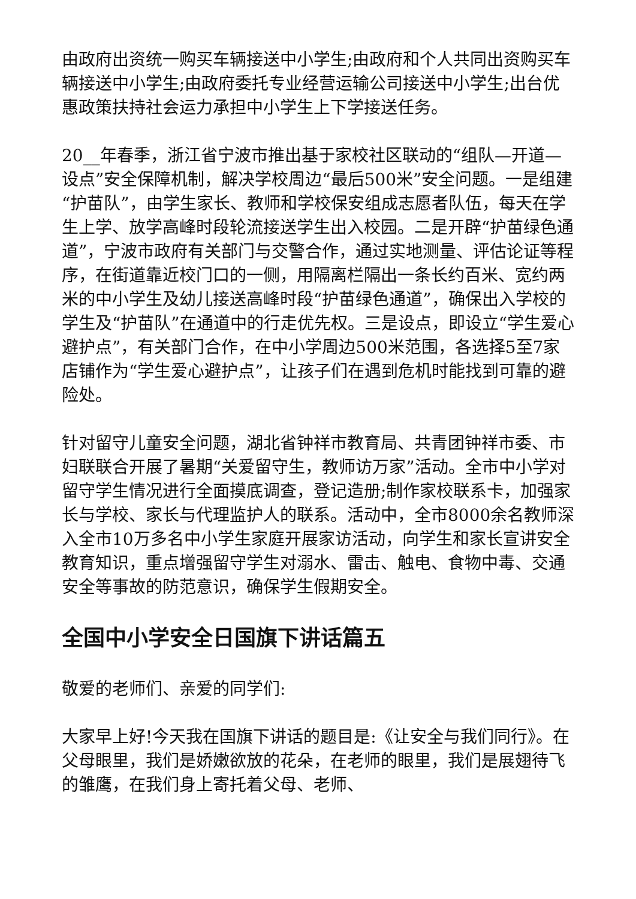由政府出资统一购买车辆接送中小学生;由政府和个人共同出资购买车辆接送中小学生;由政府委托专业经营运输公司接送中小学生;出台优惠政策扶持社会运力承担中小学生上下学接送任务。
20__年春季，浙江省宁波市推出基于家校社区联动的“组队—开道—设点”安全保障机制，解决学校周边“最后500米”安全问题。一是组建“护苗队”，由学生家长、教师和学校保安组成志愿者队伍，每天在学生上学、放学高峰时段轮流接送学生出入校园。二是开辟“护苗绿色通道”，宁波市政府有关部门与交警合作，通过实地测量、评估论证等程序，在街道靠近校门口的一侧，用隔离栏隔出一条长约百米、宽约两米的中小学生及幼儿接送高峰时段“护苗绿色通道”，确保出入学校的学生及“护苗队”在通道中的行走优先权。三是设点，即设立“学生爱心避护点”，有关部门合作，在中小学周边500米范围，各选择5至7家店铺作为“学生爱心避护点”，让孩子们在遇到危机时能找到可靠的避险处。
针对留守儿童安全问题，湖北省钟祥市教育局、共青团钟祥市委、市妇联联合开展了暑期“关爱留守生，教师访万家”活动。全市中小学对留守学生情况进行全面摸底调查，登记造册;制作家校联系卡，加强家长与学校、家长与代理监护人的联系。活动中，全市8000余名教师深入全市10万多名中小学生家庭开展家访活动，向学生和家长宣讲安全教育知识，重点增强留守学生对溺水、雷击、触电、食物中毒、交通安全等事故的防范意识，确保学生假期安全。
全国中小学安全日国旗下讲话篇五
敬爱的老师们、亲爱的同学们:
大家早上好!今天我在国旗下讲话的题目是:《让安全与我们同行》。在父母眼里，我们是娇嫩欲放的花朵，在老师的眼里，我们是展翅待飞的雏鹰，在我们身上寄托着父母、老师、